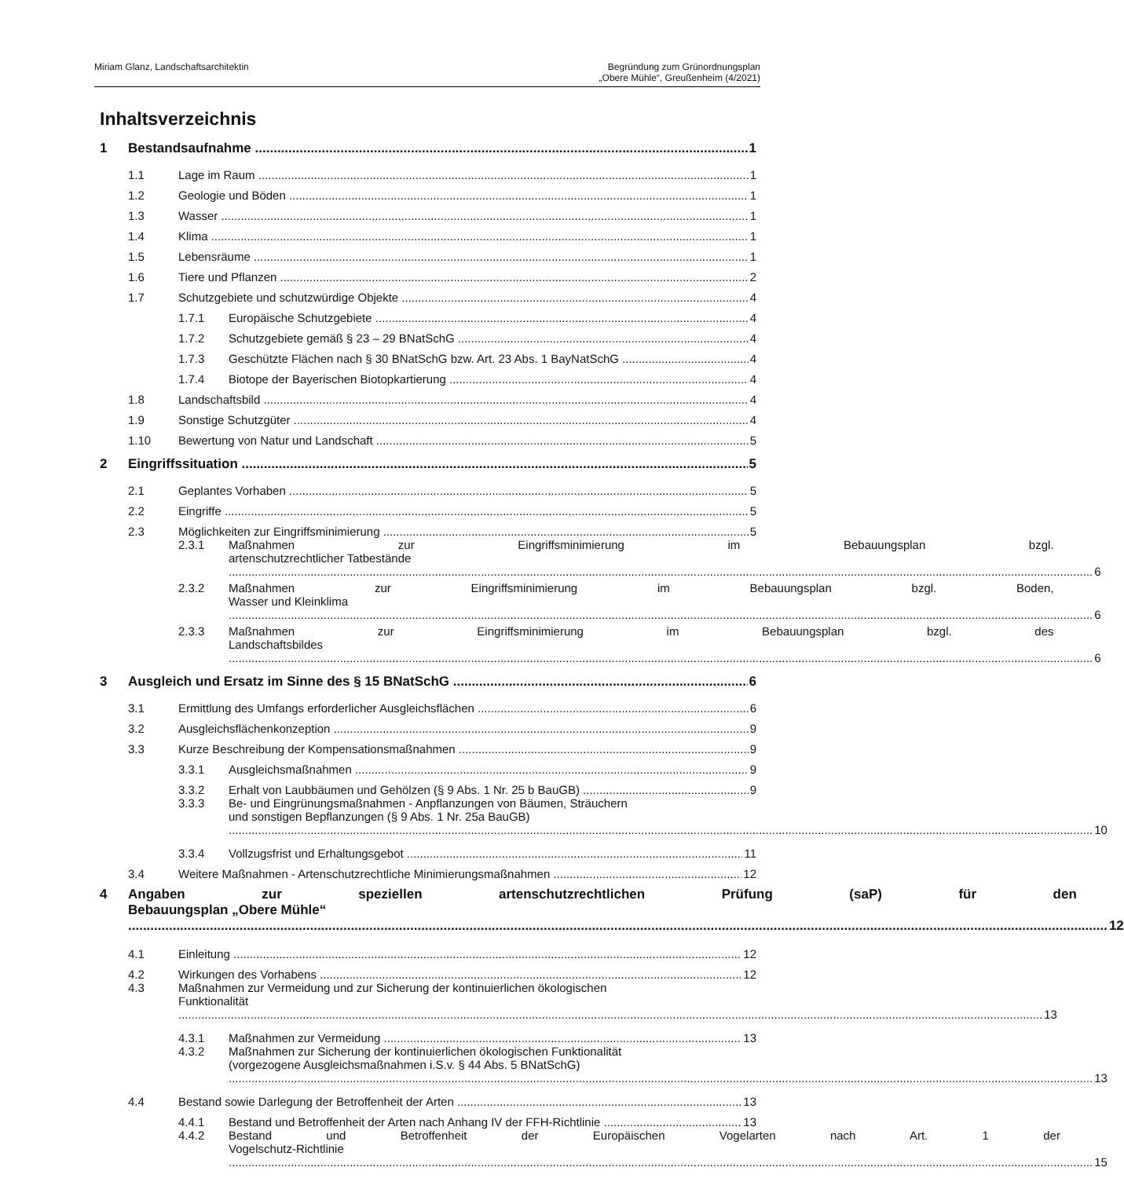Miriam Glanz, Landschaftsarchitektin
Begründung zum Grünordnungsplan
„Obere Mühle“, Greußenheim (4/2021)
Inhaltsverzeichnis
1 Bestandsaufnahme 1
1.1 Lage im Raum 1
1.2 Geologie und Böden 1
1.3 Wasser 1
1.4 Klima 1
1.5 Lebensräume 1
1.6 Tiere und Pflanzen 2
1.7 Schutzgebiete und schutzwürdige Objekte 4
1.7.1 Europäische Schutzgebiete 4
1.7.2 Schutzgebiete gemäß § 23 – 29 BNatSchG 4
1.7.3 Geschützte Flächen nach § 30 BNatSchG bzw. Art. 23 Abs. 1 BayNatSchG 4
1.7.4 Biotope der Bayerischen Biotopkartierung 4
1.8 Landschaftsbild 4
1.9 Sonstige Schutzgüter 4
1.10 Bewertung von Natur und Landschaft 5
2 Eingriffssituation 5
2.1 Geplantes Vorhaben 5
2.2 Eingriffe 5
2.3 Möglichkeiten zur Eingriffsminimierung 5
2.3.1 Maßnahmen zur Eingriffsminimierung im Bebauungsplan bzgl.
artenschutzrechtlicher Tatbestände 6
2.3.2 Maßnahmen zur Eingriffsminimierung im Bebauungsplan bzgl. Boden,
Wasser und Kleinklima 6
2.3.3 Maßnahmen zur Eingriffsminimierung im Bebauungsplan bzgl. des
Landschaftsbildes 6
3 Ausgleich und Ersatz im Sinne des § 15 BNatSchG 6
3.1 Ermittlung des Umfangs erforderlicher Ausgleichsflächen 6
3.2 Ausgleichsflächenkonzeption 9
3.3 Kurze Beschreibung der Kompensationsmaßnahmen 9
3.3.1 Ausgleichsmaßnahmen 9
3.3.2 Erhalt von Laubbäumen und Gehölzen (§ 9 Abs. 1 Nr. 25 b BauGB) 9
3.3.3 Be- und Eingrünungsmaßnahmen - Anpflanzungen von Bäumen, Sträuchern
und sonstigen Bepflanzungen (§ 9 Abs. 1 Nr. 25a BauGB) 10
3.3.4 Vollzugsfrist und Erhaltungsgebot 11
3.4 Weitere Maßnahmen - Artenschutzrechtliche Minimierungsmaßnahmen 12
4 Angaben zur speziellen artenschutzrechtlichen Prüfung (saP) für den
Bebauungsplan „Obere Mühle“12
4.1 Einleitung 12
4.2 Wirkungen des Vorhabens 12
4.3 Maßnahmen zur Vermeidung und zur Sicherung der kontinuierlichen ökologischen
Funktionalität 13
4.3.1 Maßnahmen zur Vermeidung 13
4.3.2 Maßnahmen zur Sicherung der kontinuierlichen ökologischen Funktionalität
(vorgezogene Ausgleichsmaßnahmen i.S.v. § 44 Abs. 5 BNatSchG) 13
4.4 Bestand sowie Darlegung der Betroffenheit der Arten 13
4.4.1 Bestand und Betroffenheit der Arten nach Anhang IV der FFH-Richtlinie 13
4.4.2 Bestand und Betroffenheit der Europäischen Vogelarten nach Art. 1 der
Vogelschutz-Richtlinie 15